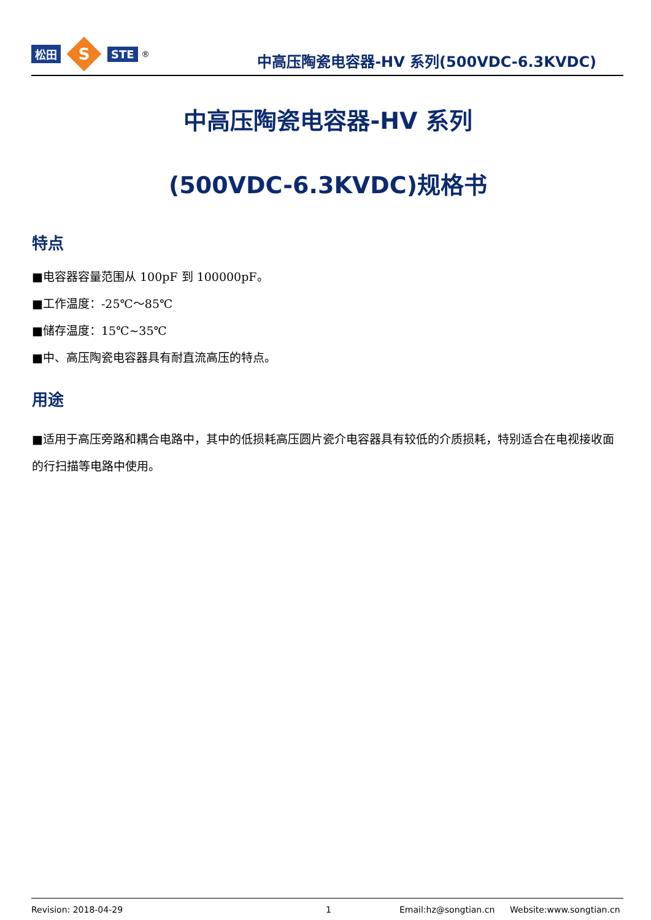松田
S
STE<sup>®</sup>
中高压陶瓷电容器-HV 系列(500VDC-6.3KVDC)
中高压陶瓷电容器-HV 系列
(500VDC-6.3KVDC)规格书
特点
■电容器容量范围从 100pF 到 100000pF。
■工作温度：-25℃～85℃
■储存温度：15℃~35℃
■中、高压陶瓷电容器具有耐直流高压的特点。
用途
■适用于高压旁路和耦合电路中，其中的低损耗高压圆片瓷介电容器具有较低的介质损耗，特别适合在电视接收面的行扫描等电路中使用。
Revision: 2018-04-29 1 Email:hz@songtian.cn Website:www.songtian.cn